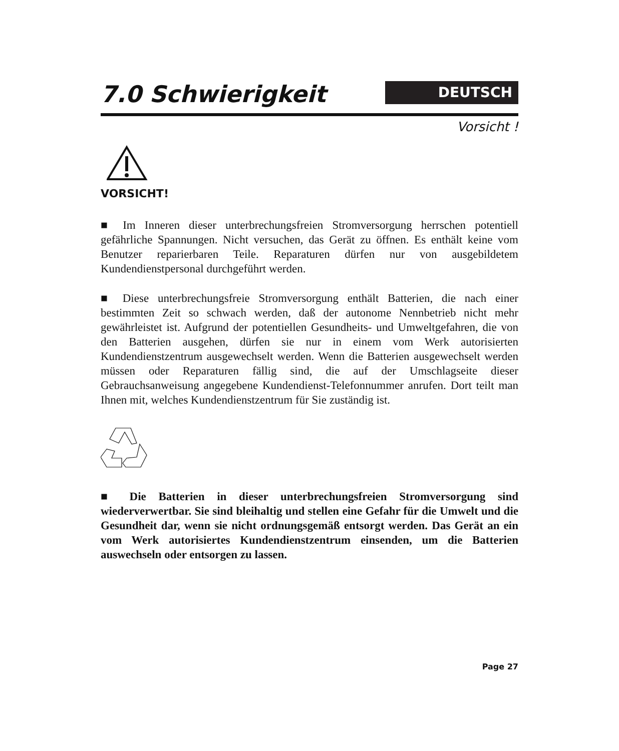7.0 Schwierigkeit
DEUTSCH
Vorsicht !
VORSICHT!
■ Im Inneren dieser unterbrechungsfreien Stromversorgung herrschen potentiell gefährliche Spannungen. Nicht versuchen, das Gerät zu öffnen. Es enthält keine vom Benutzer reparierbaren Teile. Reparaturen dürfen nur von ausgebildetem Kundendienstpersonal durchgeführt werden.
■ Diese unterbrechungsfreie Stromversorgung enthält Batterien, die nach einer bestimmten Zeit so schwach werden, daß der autonome Nennbetrieb nicht mehr gewährleistet ist. Aufgrund der potentiellen Gesundheits- und Umweltgefahren, die von den Batterien ausgehen, dürfen sie nur in einem vom Werk autorisierten Kundendienstzentrum ausgewechselt werden. Wenn die Batterien ausgewechselt werden müssen oder Reparaturen fällig sind, die auf der Umschlagseite dieser Gebrauchsanweisung angegebene Kundendienst-Telefonnummer anrufen. Dort teilt man Ihnen mit, welches Kundendienstzentrum für Sie zuständig ist.
■ Die Batterien in dieser unterbrechungsfreien Stromversorgung sind wiederverwertbar. Sie sind bleihaltig und stellen eine Gefahr für die Umwelt und die Gesundheit dar, wenn sie nicht ordnungsgemäß entsorgt werden. Das Gerät an ein vom Werk autorisiertes Kundendienstzentrum einsenden, um die Batterien auswechseln oder entsorgen zu lassen.
Page 27